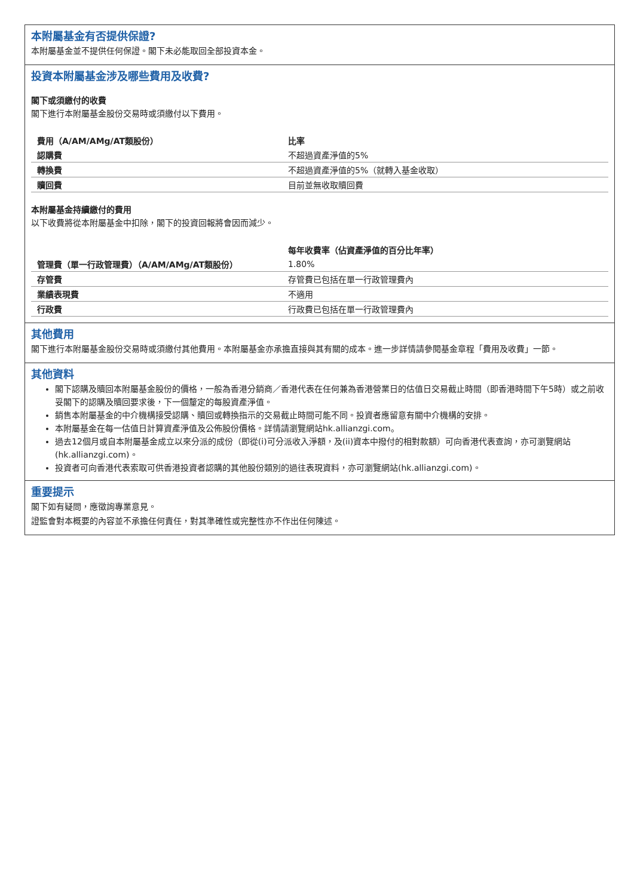本附屬基金有否提供保證?
本附屬基金並不提供任何保證。閣下未必能取回全部投資本金。
投資本附屬基金涉及哪些費用及收費?
閣下或須繳付的收費
閣下進行本附屬基金股份交易時或須繳付以下費用。
| 費用（A/AM/AMg/AT類股份） | 比率 |
| --- | --- |
| 認購費 | 不超過資產淨值的5% |
| 轉換費 | 不超過資產淨值的5%（就轉入基金收取） |
| 贖回費 | 目前並無收取贖回費 |
本附屬基金持續繳付的費用
以下收費將從本附屬基金中扣除，閣下的投資回報將會因而減少。
| | 每年收費率（佔資產淨值的百分比年率） |
| --- | --- |
| 管理費（單一行政管理費）（A/AM/AMg/AT類股份） | 1.80% |
| 存管費 | 存管費已包括在單一行政管理費內 |
| 業績表現費 | 不適用 |
| 行政費 | 行政費已包括在單一行政管理費內 |
其他費用
閣下進行本附屬基金股份交易時或須繳付其他費用。本附屬基金亦承擔直接與其有關的成本。進一步詳情請參閱基金章程「費用及收費」一節。
其他資料
閣下認購及贖回本附屬基金股份的價格，一般為香港分銷商／香港代表在任何兼為香港營業日的估值日交易截止時間（即香港時間下午5時）或之前收妥閣下的認購及贖回要求後，下一個釐定的每股資產淨值。
銷售本附屬基金的中介機構接受認購、贖回或轉換指示的交易截止時間可能不同。投資者應留意有關中介機構的安排。
本附屬基金在每一估值日計算資產淨值及公佈股份價格。詳情請瀏覽網站hk.allianzgi.com。
過去12個月或自本附屬基金成立以來分派的成份（即從(i)可分派收入淨額，及(ii)資本中撥付的相對款額）可向香港代表查詢，亦可瀏覽網站(hk.allianzgi.com)。
投資者可向香港代表索取可供香港投資者認購的其他股份類別的過往表現資料，亦可瀏覽網站(hk.allianzgi.com)。
重要提示
閣下如有疑問，應徵詢專業意見。
證監會對本概要的內容並不承擔任何責任，對其準確性或完整性亦不作出任何陳述。